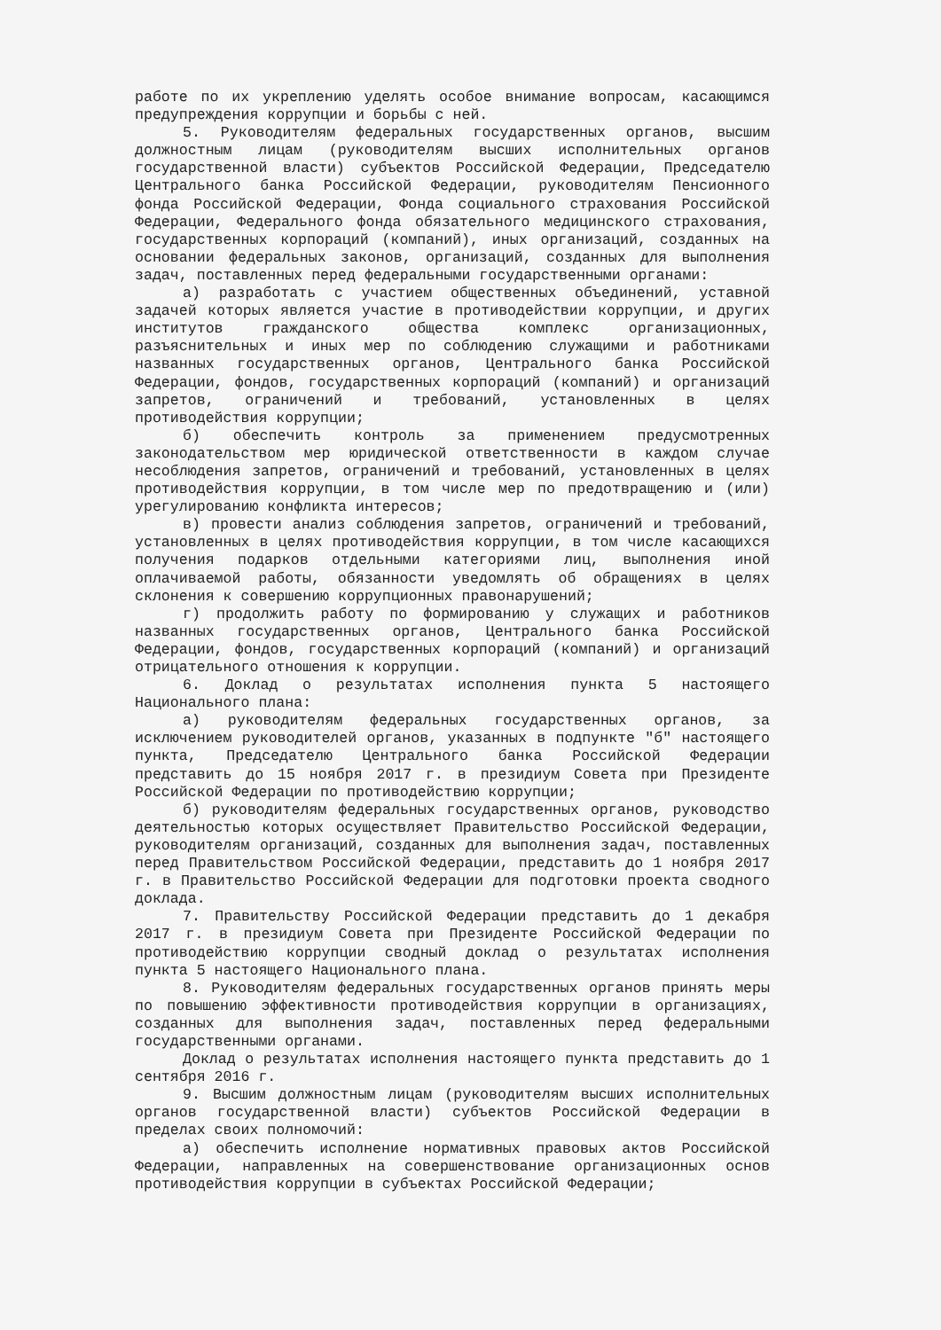работе по их укреплению уделять особое внимание вопросам, касающимся предупреждения коррупции и борьбы с ней.
5. Руководителям федеральных государственных органов, высшим должностным лицам (руководителям высших исполнительных органов государственной власти) субъектов Российской Федерации, Председателю Центрального банка Российской Федерации, руководителям Пенсионного фонда Российской Федерации, Фонда социального страхования Российской Федерации, Федерального фонда обязательного медицинского страхования, государственных корпораций (компаний), иных организаций, созданных на основании федеральных законов, организаций, созданных для выполнения задач, поставленных перед федеральными государственными органами:
а) разработать с участием общественных объединений, уставной задачей которых является участие в противодействии коррупции, и других институтов гражданского общества комплекс организационных, разъяснительных и иных мер по соблюдению служащими и работниками названных государственных органов, Центрального банка Российской Федерации, фондов, государственных корпораций (компаний) и организаций запретов, ограничений и требований, установленных в целях противодействия коррупции;
б) обеспечить контроль за применением предусмотренных законодательством мер юридической ответственности в каждом случае несоблюдения запретов, ограничений и требований, установленных в целях противодействия коррупции, в том числе мер по предотвращению и (или) урегулированию конфликта интересов;
в) провести анализ соблюдения запретов, ограничений и требований, установленных в целях противодействия коррупции, в том числе касающихся получения подарков отдельными категориями лиц, выполнения иной оплачиваемой работы, обязанности уведомлять об обращениях в целях склонения к совершению коррупционных правонарушений;
г) продолжить работу по формированию у служащих и работников названных государственных органов, Центрального банка Российской Федерации, фондов, государственных корпораций (компаний) и организаций отрицательного отношения к коррупции.
6. Доклад о результатах исполнения пункта 5 настоящего Национального плана:
а) руководителям федеральных государственных органов, за исключением руководителей органов, указанных в подпункте "б" настоящего пункта, Председателю Центрального банка Российской Федерации представить до 15 ноября 2017 г. в президиум Совета при Президенте Российской Федерации по противодействию коррупции;
б) руководителям федеральных государственных органов, руководство деятельностью которых осуществляет Правительство Российской Федерации, руководителям организаций, созданных для выполнения задач, поставленных перед Правительством Российской Федерации, представить до 1 ноября 2017 г. в Правительство Российской Федерации для подготовки проекта сводного доклада.
7. Правительству Российской Федерации представить до 1 декабря 2017 г. в президиум Совета при Президенте Российской Федерации по противодействию коррупции сводный доклад о результатах исполнения пункта 5 настоящего Национального плана.
8. Руководителям федеральных государственных органов принять меры по повышению эффективности противодействия коррупции в организациях, созданных для выполнения задач, поставленных перед федеральными государственными органами.
Доклад о результатах исполнения настоящего пункта представить до 1 сентября 2016 г.
9. Высшим должностным лицам (руководителям высших исполнительных органов государственной власти) субъектов Российской Федерации в пределах своих полномочий:
а) обеспечить исполнение нормативных правовых актов Российской Федерации, направленных на совершенствование организационных основ противодействия коррупции в субъектах Российской Федерации;